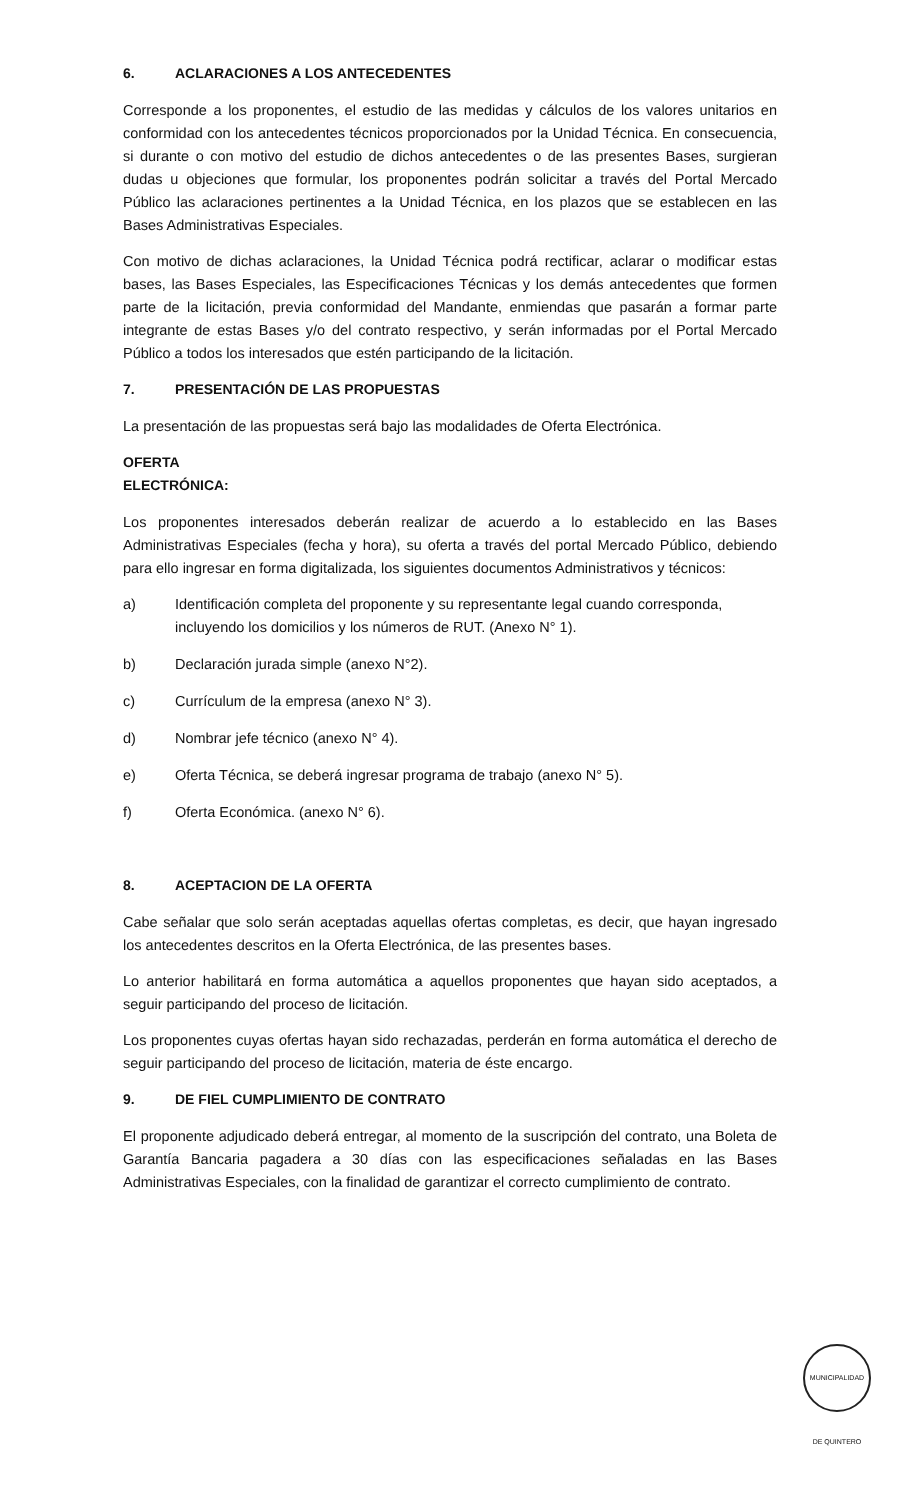6. ACLARACIONES A LOS ANTECEDENTES
Corresponde a los proponentes, el estudio de las medidas y cálculos de los valores unitarios en conformidad con los antecedentes técnicos proporcionados por la Unidad Técnica. En consecuencia, si durante o con motivo del estudio de dichos antecedentes o de las presentes Bases, surgieran dudas u objeciones que formular, los proponentes podrán solicitar a través del Portal Mercado Público las aclaraciones pertinentes a la Unidad Técnica, en los plazos que se establecen en las Bases Administrativas Especiales.
Con motivo de dichas aclaraciones, la Unidad Técnica podrá rectificar, aclarar o modificar estas bases, las Bases Especiales, las Especificaciones Técnicas y los demás antecedentes que formen parte de la licitación, previa conformidad del Mandante, enmiendas que pasarán a formar parte integrante de estas Bases y/o del contrato respectivo, y serán informadas por el Portal Mercado Público a todos los interesados que estén participando de la licitación.
7. PRESENTACIÓN DE LAS PROPUESTAS
La presentación de las propuestas será bajo las modalidades de Oferta Electrónica.
OFERTA ELECTRÓNICA:
Los proponentes interesados deberán realizar de acuerdo a lo establecido en las Bases Administrativas Especiales (fecha y hora), su oferta a través del portal Mercado Público, debiendo para ello ingresar en forma digitalizada, los siguientes documentos Administrativos y técnicos:
a) Identificación completa del proponente y su representante legal cuando corresponda, incluyendo los domicilios y los números de RUT. (Anexo N° 1).
b) Declaración jurada simple (anexo N°2).
c) Currículum de la empresa (anexo N° 3).
d) Nombrar jefe técnico (anexo N° 4).
e) Oferta Técnica, se deberá ingresar programa de trabajo (anexo N° 5).
f) Oferta Económica. (anexo N° 6).
8. ACEPTACION DE LA OFERTA
Cabe señalar que solo serán aceptadas aquellas ofertas completas, es decir, que hayan ingresado los antecedentes descritos en la Oferta Electrónica, de las presentes bases.
Lo anterior habilitará en forma automática a aquellos proponentes que hayan sido aceptados, a seguir participando del proceso de licitación.
Los proponentes cuyas ofertas hayan sido rechazadas, perderán en forma automática el derecho de seguir participando del proceso de licitación, materia de éste encargo.
9. DE FIEL CUMPLIMIENTO DE CONTRATO
El proponente adjudicado deberá entregar, al momento de la suscripción del contrato, una Boleta de Garantía Bancaria pagadera a 30 días con las especificaciones señaladas en las Bases Administrativas Especiales, con la finalidad de garantizar el correcto cumplimiento de contrato.
MUNICIPALIDAD DE QUINTERO